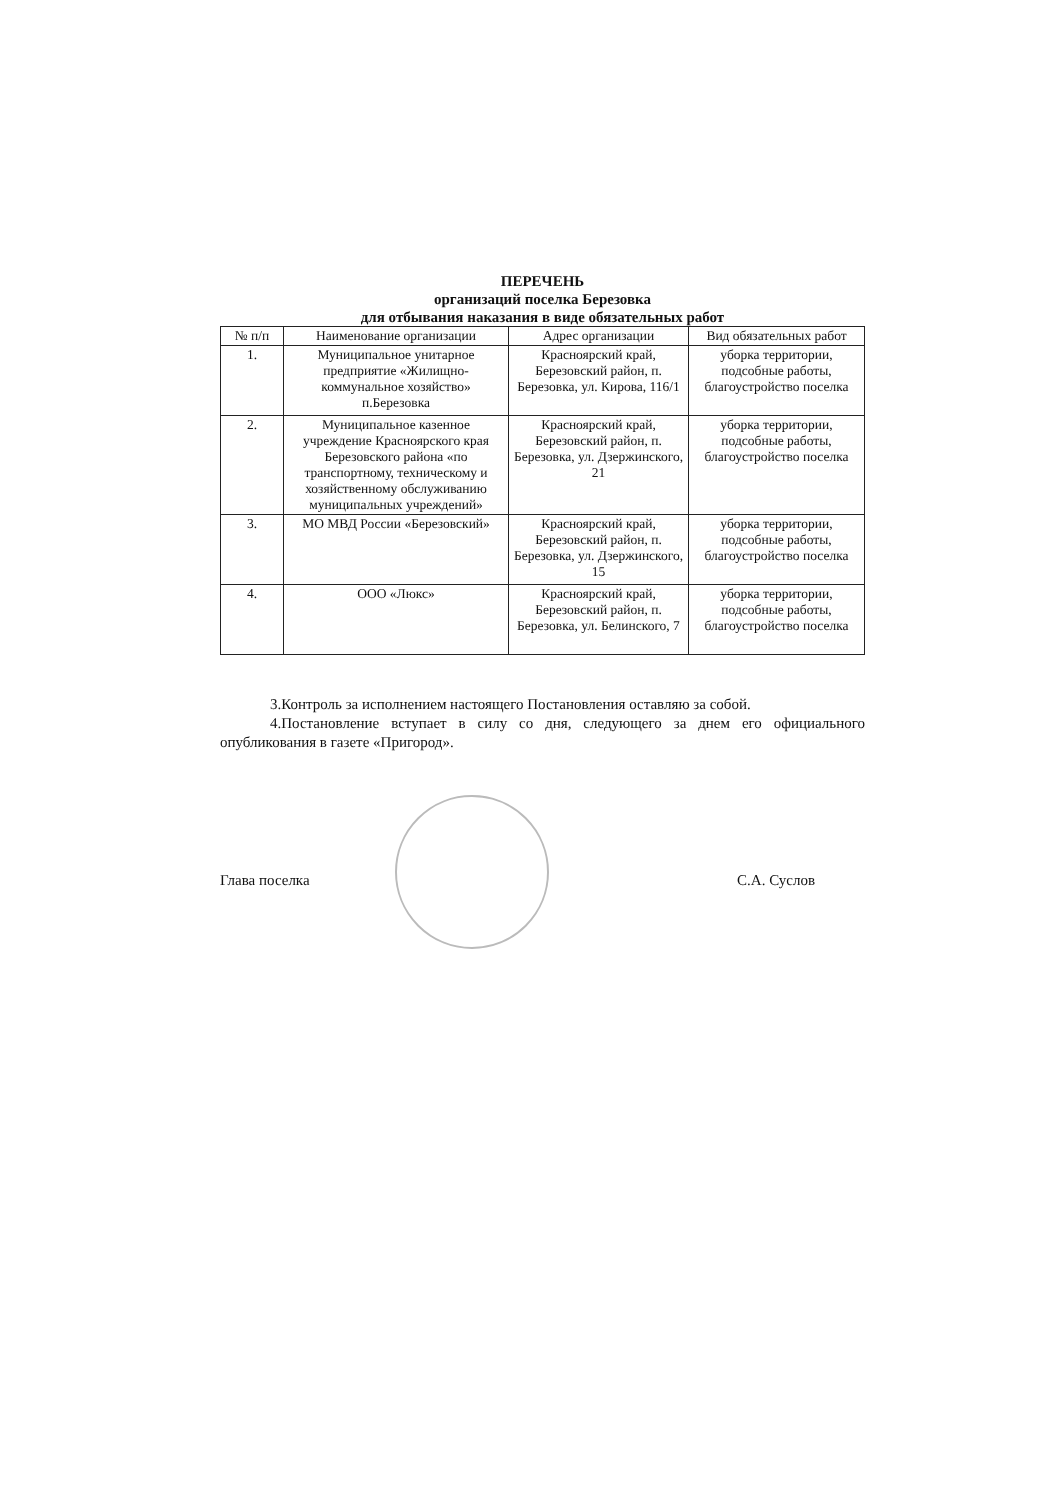ПЕРЕЧЕНЬ
организаций поселка Березовка
для отбывания наказания в виде обязательных работ
| № п/п | Наименование организации | Адрес организации | Вид обязательных работ |
| --- | --- | --- | --- |
| 1. | Муниципальное унитарное предприятие «Жилищно-коммунальное хозяйство» п.Березовка | Красноярский край, Березовский район, п. Березовка, ул. Кирова, 116/1 | уборка территории, подсобные работы, благоустройство поселка |
| 2. | Муниципальное казенное учреждение Красноярского края Березовского района «по транспортному, техническому и хозяйственному обслуживанию муниципальных учреждений» | Красноярский край, Березовский район, п. Березовка, ул. Дзержинского, 21 | уборка территории, подсобные работы, благоустройство поселка |
| 3. | МО МВД России «Березовский» | Красноярский край, Березовский район, п. Березовка, ул. Дзержинского, 15 | уборка территории, подсобные работы, благоустройство поселка |
| 4. | ООО «Люкс» | Красноярский край, Березовский район, п. Березовка, ул. Белинского, 7 | уборка территории, подсобные работы, благоустройство поселка |
3.Контроль за исполнением настоящего Постановления оставляю за собой.
4.Постановление вступает в силу со дня, следующего за днем его официального опубликования в газете «Пригород».
Глава поселка С.А. Суслов